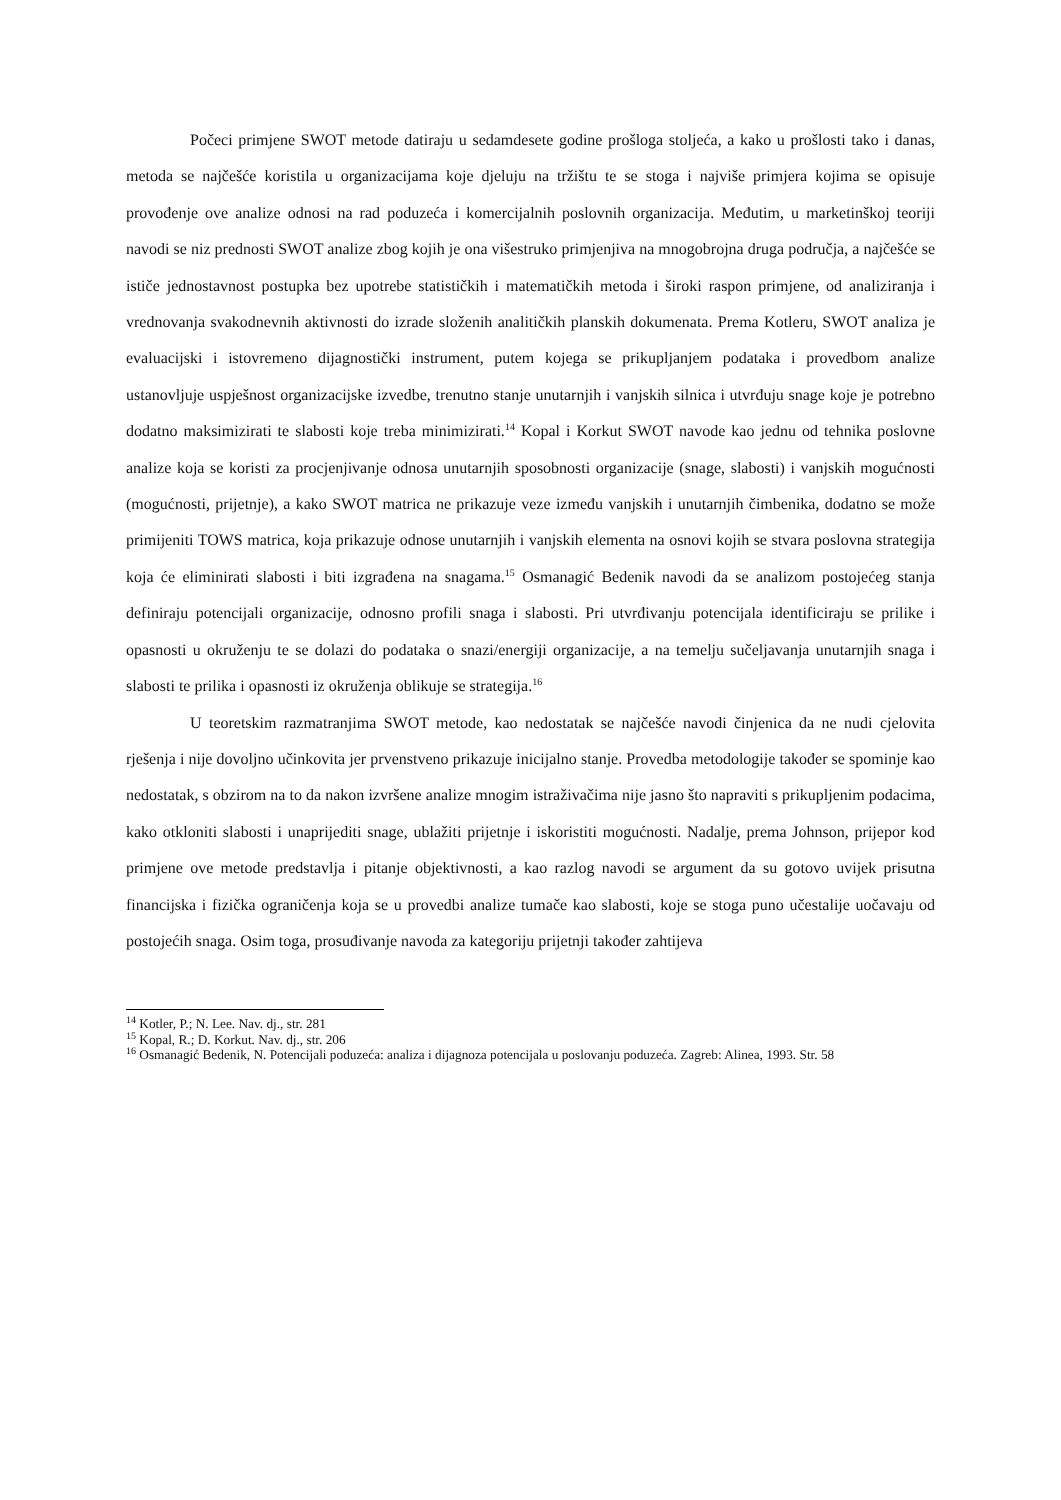Počeci primjene SWOT metode datiraju u sedamdesete godine prošloga stoljeća, a kako u prošlosti tako i danas, metoda se najčešće koristila u organizacijama koje djeluju na tržištu te se stoga i najviše primjera kojima se opisuje provođenje ove analize odnosi na rad poduzeća i komercijalnih poslovnih organizacija. Međutim, u marketinškoj teoriji navodi se niz prednosti SWOT analize zbog kojih je ona višestruko primjenjiva na mnogobrojna druga područja, a najčešće se ističe jednostavnost postupka bez upotrebe statističkih i matematičkih metoda i široki raspon primjene, od analiziranja i vrednovanja svakodnevnih aktivnosti do izrade složenih analitičkih planskih dokumenata. Prema Kotleru, SWOT analiza je evaluacijski i istovremeno dijagnostički instrument, putem kojega se prikupljanjem podataka i provedbom analize ustanovljuje uspješnost organizacijske izvedbe, trenutno stanje unutarnjih i vanjskih silnica i utvrđuju snage koje je potrebno dodatno maksimizirati te slabosti koje treba minimizirati.<sup>14</sup> Kopal i Korkut SWOT navode kao jednu od tehnika poslovne analize koja se koristi za procjenjivanje odnosa unutarnjih sposobnosti organizacije (snage, slabosti) i vanjskih mogućnosti (mogućnosti, prijetnje), a kako SWOT matrica ne prikazuje veze između vanjskih i unutarnjih čimbenika, dodatno se može primijeniti TOWS matrica, koja prikazuje odnose unutarnjih i vanjskih elementa na osnovi kojih se stvara poslovna strategija koja će eliminirati slabosti i biti izgrađena na snagama.<sup>15</sup> Osmanagić Bedenik navodi da se analizom postojećeg stanja definiraju potencijali organizacije, odnosno profili snaga i slabosti. Pri utvrđivanju potencijala identificiraju se prilike i opasnosti u okruženju te se dolazi do podataka o snazi/energiji organizacije, a na temelju sučeljavanja unutarnjih snaga i slabosti te prilika i opasnosti iz okruženja oblikuje se strategija.<sup>16</sup>
U teoretskim razmatranjima SWOT metode, kao nedostatak se najčešće navodi činjenica da ne nudi cjelovita rješenja i nije dovoljno učinkovita jer prvenstveno prikazuje inicijalno stanje. Provedba metodologije također se spominje kao nedostatak, s obzirom na to da nakon izvršene analize mnogim istraživačima nije jasno što napraviti s prikupljenim podacima, kako otkloniti slabosti i unaprijediti snage, ublažiti prijetnje i iskoristiti mogućnosti. Nadalje, prema Johnson, prijepor kod primjene ove metode predstavlja i pitanje objektivnosti, a kao razlog navodi se argument da su gotovo uvijek prisutna financijska i fizička ograničenja koja se u provedbi analize tumače kao slabosti, koje se stoga puno učestalije uočavaju od postojećih snaga. Osim toga, prosuđivanje navoda za kategoriju prijetnji također zahtijeva
<sup>14</sup> Kotler, P.; N. Lee. Nav. dj., str. 281
<sup>15</sup> Kopal, R.; D. Korkut. Nav. dj., str. 206
<sup>16</sup> Osmanagić Bedenik, N. Potencijali poduzeća: analiza i dijagnoza potencijala u poslovanju poduzeća. Zagreb: Alinea, 1993. Str. 58